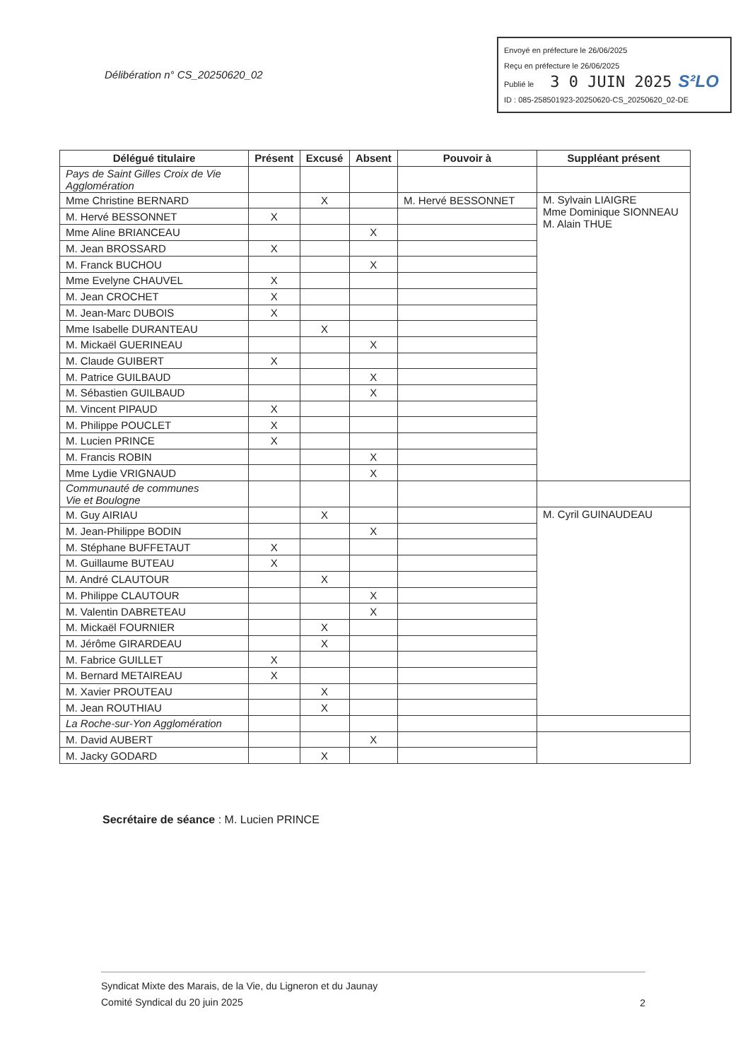Délibération n° CS_20250620_02
Envoyé en préfecture le 26/06/2025
Reçu en préfecture le 26/06/2025
Publié le 3 0 JUIN 2025 S²LO
ID : 085-258501923-20250620-CS_20250620_02-DE
| Délégué titulaire | Présent | Excusé | Absent | Pouvoir à | Suppléant présent |
| --- | --- | --- | --- | --- | --- |
| Pays de Saint Gilles Croix de Vie Agglomération | | | | | |
| Mme Christine BERNARD | | X | | M. Hervé BESSONNET | M. Sylvain LIAIGRE Mme Dominique SIONNEAU M. Alain THUE |
| M. Hervé BESSONNET | X | | | | |
| Mme Aline BRIANCEAU | | | X | | |
| M. Jean BROSSARD | X | | | | |
| M. Franck BUCHOU | | | X | | |
| Mme Evelyne CHAUVEL | X | | | | |
| M. Jean CROCHET | X | | | | |
| M. Jean-Marc DUBOIS | X | | | | |
| Mme Isabelle DURANTEAU | | X | | | |
| M. Mickaël GUERINEAU | | | X | | |
| M. Claude GUIBERT | X | | | | |
| M. Patrice GUILBAUD | | | X | | |
| M. Sébastien GUILBAUD | | | X | | |
| M. Vincent PIPAUD | X | | | | |
| M. Philippe POUCLET | X | | | | |
| M. Lucien PRINCE | X | | | | |
| M. Francis ROBIN | | | X | | |
| Mme Lydie VRIGNAUD | | | X | | |
| Communauté de communes Vie et Boulogne | | | | | |
| M. Guy AIRIAU | | X | | | M. Cyril GUINAUDEAU |
| M. Jean-Philippe BODIN | | | X | | |
| M. Stéphane BUFFETAUT | X | | | | |
| M. Guillaume BUTEAU | X | | | | |
| M. André CLAUTOUR | | X | | | |
| M. Philippe CLAUTOUR | | | X | | |
| M. Valentin DABRETEAU | | | X | | |
| M. Mickaël FOURNIER | | X | | | |
| M. Jérôme GIRARDEAU | | X | | | |
| M. Fabrice GUILLET | X | | | | |
| M. Bernard METAIREAU | X | | | | |
| M. Xavier PROUTEAU | | X | | | |
| M. Jean ROUTHIAU | | X | | | |
| La Roche-sur-Yon Agglomération | | | | | |
| M. David AUBERT | | | X | | |
| M. Jacky GODARD | | X | | | |
Secrétaire de séance : M. Lucien PRINCE
Syndicat Mixte des Marais, de la Vie, du Ligneron et du Jaunay
Comité Syndical du 20 juin 2025
2